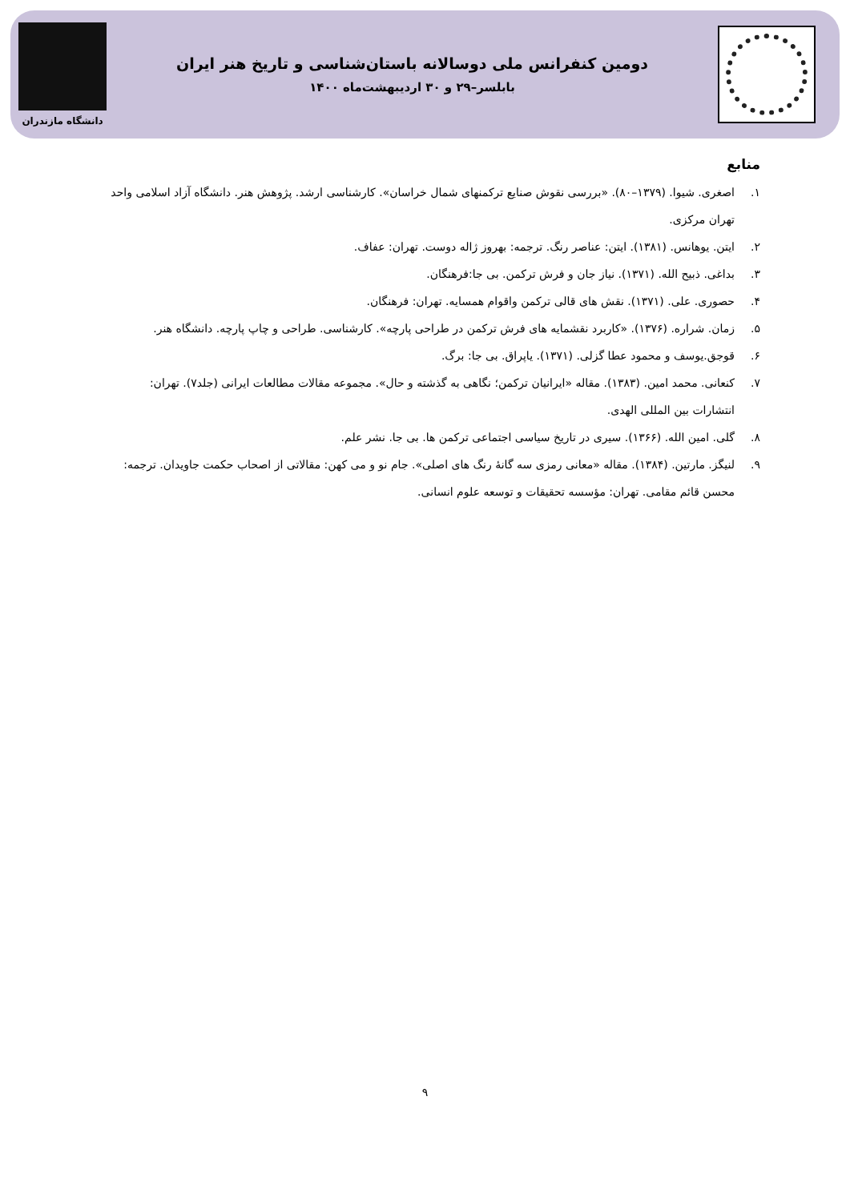دومین کنفرانس ملی دوسالانه باستان‌شناسی و تاریخ هنر ایران
بابلسر–۲۹ و ۳۰ اردیبهشت‌ماه ۱۴۰۰
دانشگاه مازندران
منابع
۱. اصغری. شیوا. (۱۳۷۹–۸۰). «بررسی نقوش صنایع ترکمنهای شمال خراسان». کارشناسی ارشد. پژوهش هنر. دانشگاه آزاد اسلامی واحد تهران مرکزی.
۲. ایتن. یوهانس. (۱۳۸۱). ایتن: عناصر رنگ. ترجمه: بهروز ژاله دوست. تهران: عفاف.
۳. بداغی. ذبیح الله. (۱۳۷۱). نیاز جان و فرش ترکمن. بی جا:فرهنگان.
۴. حصوری. علی. (۱۳۷۱). نقش های قالی ترکمن واقوام همسایه. تهران: فرهنگان.
۵. زمان. شراره. (۱۳۷۶). «کاربرد نقشمایه های فرش ترکمن در طراحی پارچه». کارشناسی. طراحی و چاپ پارچه. دانشگاه هنر.
۶. قوجق.یوسف و محمود عطا گزلی. (۱۳۷۱). یاپراق. بی جا: برگ.
۷. کنعانی. محمد امین. (۱۳۸۳). مقاله «ایرانیان ترکمن؛ نگاهی به گذشته و حال». مجموعه مقالات مطالعات ایرانی (جلد۷). تهران: انتشارات بین المللی الهدی.
۸. گلی. امین الله. (۱۳۶۶). سیری در تاریخ سیاسی اجتماعی ترکمن ها. بی جا. نشر علم.
۹. لنیگز. مارتین. (۱۳۸۴). مقاله «معانی رمزی سه گانهٔ رنگ های اصلی». جام نو و می کهن: مقالاتی از اصحاب حکمت جاویدان. ترجمه: محسن قائم مقامی. تهران: مؤسسه تحقیقات و توسعه علوم انسانی.
۹